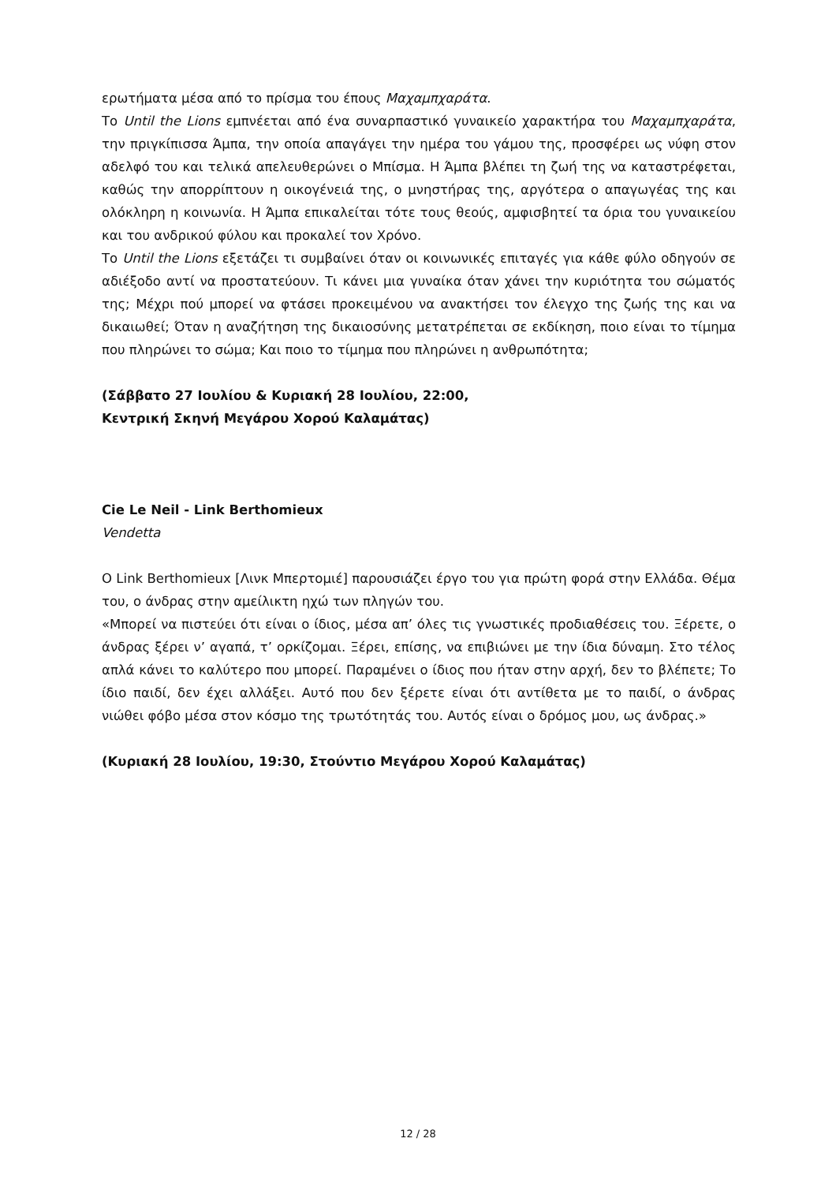ερωτήματα μέσα από το πρίσμα του έπους Μαχαμπχαράτα.
Το Until the Lions εμπνέεται από ένα συναρπαστικό γυναικείο χαρακτήρα του Μαχαμπχαράτα, την πριγκίπισσα Άμπα, την οποία απαγάγει την ημέρα του γάμου της, προσφέρει ως νύφη στον αδελφό του και τελικά απελευθερώνει ο Μπίσμα. Η Άμπα βλέπει τη ζωή της να καταστρέφεται, καθώς την απορρίπτουν η οικογένειά της, ο μνηστήρας της, αργότερα ο απαγωγέας της και ολόκληρη η κοινωνία. Η Άμπα επικαλείται τότε τους θεούς, αμφισβητεί τα όρια του γυναικείου και του ανδρικού φύλου και προκαλεί τον Χρόνο.
Το Until the Lions εξετάζει τι συμβαίνει όταν οι κοινωνικές επιταγές για κάθε φύλο οδηγούν σε αδιέξοδο αντί να προστατεύουν. Τι κάνει μια γυναίκα όταν χάνει την κυριότητα του σώματός της; Μέχρι πού μπορεί να φτάσει προκειμένου να ανακτήσει τον έλεγχο της ζωής της και να δικαιωθεί; Όταν η αναζήτηση της δικαιοσύνης μετατρέπεται σε εκδίκηση, ποιο είναι το τίμημα που πληρώνει το σώμα; Και ποιο το τίμημα που πληρώνει η ανθρωπότητα;
(Σάββατο 27 Ιουλίου & Κυριακή 28 Ιουλίου, 22:00,
Κεντρική Σκηνή Μεγάρου Χορού Καλαμάτας)
Cie Le Neil - Link Berthomieux
Vendetta
Ο Link Berthomieux [Λινκ Μπερτομιέ] παρουσιάζει έργο του για πρώτη φορά στην Ελλάδα. Θέμα του, ο άνδρας στην αμείλικτη ηχώ των πληγών του.
«Μπορεί να πιστεύει ότι είναι ο ίδιος, μέσα απ’ όλες τις γνωστικές προδιαθέσεις του. Ξέρετε, ο άνδρας ξέρει ν’ αγαπά, τ’ ορκίζομαι. Ξέρει, επίσης, να επιβιώνει με την ίδια δύναμη. Στο τέλος απλά κάνει το καλύτερο που μπορεί. Παραμένει ο ίδιος που ήταν στην αρχή, δεν το βλέπετε; Το ίδιο παιδί, δεν έχει αλλάξει. Αυτό που δεν ξέρετε είναι ότι αντίθετα με το παιδί, ο άνδρας νιώθει φόβο μέσα στον κόσμο της τρωτότητάς του. Αυτός είναι ο δρόμος μου, ως άνδρας.»
(Κυριακή 28 Ιουλίου, 19:30, Στούντιο Μεγάρου Χορού Καλαμάτας)
12 / 28